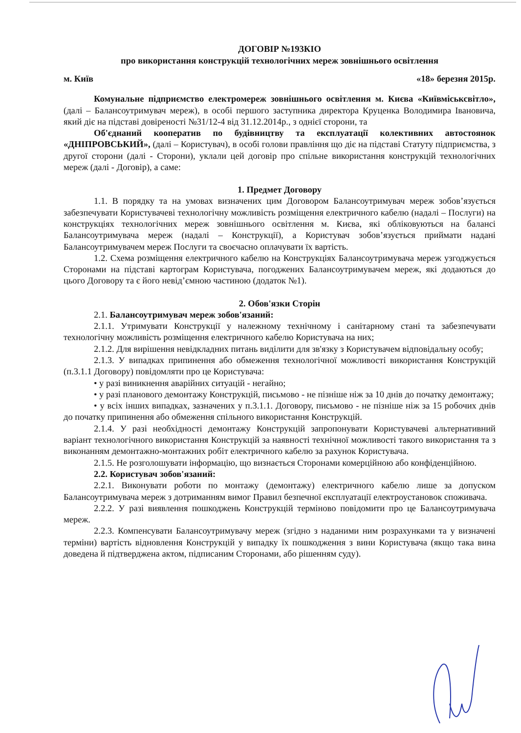ДОГОВІР №193КІО
про використання конструкцій технологічних мереж зовнішнього освітлення
м. Київ «18» березня 2015р.
Комунальне підприємство електромереж зовнішнього освітлення м. Києва «Київміськсвітло», (далі – Балансоутримувач мереж), в особі першого заступника директора Круценка Володимира Івановича, який діє на підставі довіреності №31/12-4 від 31.12.2014р., з однієї сторони, та
Об'єднаний кооператив по будівництву та експлуатації колективних автостоянок «ДНІПРОВСЬКИЙ», (далі – Користувач), в особі голови правління що діє на підставі Статуту підприємства, з другої сторони (далі - Сторони), уклали цей договір про спільне використання конструкцій технологічних мереж (далі - Договір), а саме:
1. Предмет Договору
1.1. В порядку та на умовах визначених цим Договором Балансоутримувач мереж зобов’язується забезпечувати Користувачеві технологічну можливість розміщення електричного кабелю (надалі – Послуги) на конструкціях технологічних мереж зовнішнього освітлення м. Києва, які обліковуються на балансі Балансоутримувача мереж (надалі – Конструкції), а Користувач зобов’язується приймати надані Балансоутримувачем мереж Послуги та своєчасно оплачувати їх вартість.
1.2. Схема розміщення електричного кабелю на Конструкціях Балансоутримувача мереж узгоджується Сторонами на підставі картограм Користувача, погоджених Балансоутримувачем мереж, які додаються до цього Договору та є його невід’ємною частиною (додаток №1).
2. Обов'язки Сторін
2.1. Балансоутримувач мереж зобов'язаний:
2.1.1. Утримувати Конструкції у належному технічному і санітарному стані та забезпечувати технологічну можливість розміщення електричного кабелю Користувача на них;
2.1.2. Для вирішення невідкладних питань виділити для зв'язку з Користувачем відповідальну особу;
2.1.3. У випадках припинення або обмеження технологічної можливості використання Конструкцій (п.3.1.1 Договору) повідомляти про це Користувача:
• у разі виникнення аварійних ситуацій - негайно;
• у разі планового демонтажу Конструкцій, письмово - не пізніше ніж за 10 днів до початку демонтажу;
• у всіх інших випадках, зазначених у п.3.1.1. Договору, письмово - не пізніше ніж за 15 робочих днів до початку припинення або обмеження спільного використання Конструкцій.
2.1.4. У разі необхідності демонтажу Конструкцій запропонувати Користувачеві альтернативний варіант технологічного використання Конструкцій за наявності технічної можливості такого використання та з виконанням демонтажно-монтажних робіт електричного кабелю за рахунок Користувача.
2.1.5. Не розголошувати інформацію, що визнається Сторонами комерційною або конфіденційною.
2.2. Користувач зобов'язаний:
2.2.1. Виконувати роботи по монтажу (демонтажу) електричного кабелю лише за допуском Балансоутримувача мереж з дотриманням вимог Правил безпечної експлуатації електроустановок споживача.
2.2.2. У разі виявлення пошкоджень Конструкцій терміново повідомити про це Балансоутримувача мереж.
2.2.3. Компенсувати Балансоутримувачу мереж (згідно з наданими ним розрахунками та у визначені терміни) вартість відновлення Конструкцій у випадку їх пошкодження з вини Користувача (якщо така вина доведена й підтверджена актом, підписаним Сторонами, або рішенням суду).